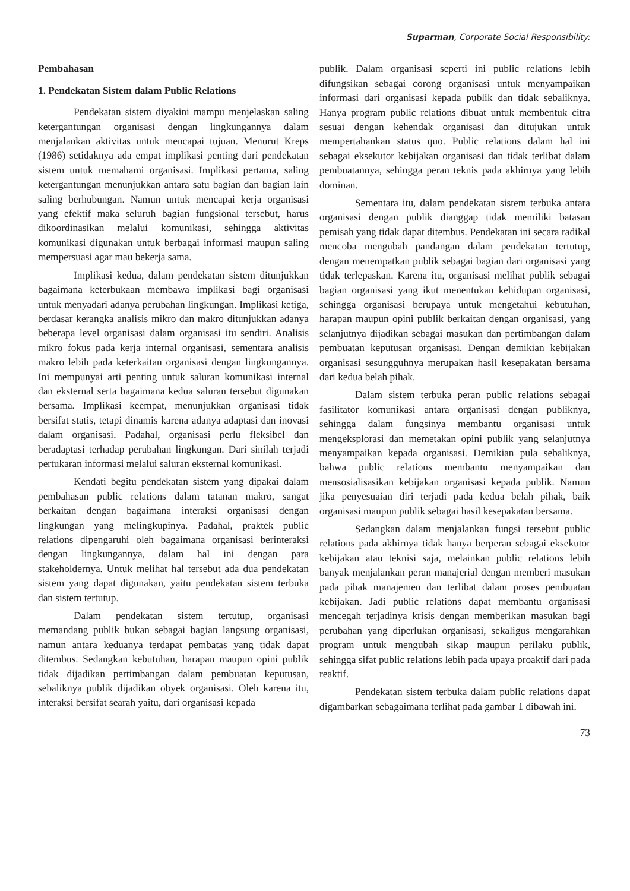Suparman, Corporate Social Responsibility:
Pembahasan
1. Pendekatan Sistem dalam Public Relations
Pendekatan sistem diyakini mampu menjelaskan saling ketergantungan organisasi dengan lingkungannya dalam menjalankan aktivitas untuk mencapai tujuan. Menurut Kreps (1986) setidaknya ada empat implikasi penting dari pendekatan sistem untuk memahami organisasi. Implikasi pertama, saling ketergantungan menunjukkan antara satu bagian dan bagian lain saling berhubungan. Namun untuk mencapai kerja organisasi yang efektif maka seluruh bagian fungsional tersebut, harus dikoordinasikan melalui komunikasi, sehingga aktivitas komunikasi digunakan untuk berbagai informasi maupun saling mempersuasi agar mau bekerja sama.
Implikasi kedua, dalam pendekatan sistem ditunjukkan bagaimana keterbukaan membawa implikasi bagi organisasi untuk menyadari adanya perubahan lingkungan. Implikasi ketiga, berdasar kerangka analisis mikro dan makro ditunjukkan adanya beberapa level organisasi dalam organisasi itu sendiri. Analisis mikro fokus pada kerja internal organisasi, sementara analisis makro lebih pada keterkaitan organisasi dengan lingkungannya. Ini mempunyai arti penting untuk saluran komunikasi internal dan eksternal serta bagaimana kedua saluran tersebut digunakan bersama. Implikasi keempat, menunjukkan organisasi tidak bersifat statis, tetapi dinamis karena adanya adaptasi dan inovasi dalam organisasi. Padahal, organisasi perlu fleksibel dan beradaptasi terhadap perubahan lingkungan. Dari sinilah terjadi pertukaran informasi melalui saluran eksternal komunikasi.
Kendati begitu pendekatan sistem yang dipakai dalam pembahasan public relations dalam tatanan makro, sangat berkaitan dengan bagaimana interaksi organisasi dengan lingkungan yang melingkupinya. Padahal, praktek public relations dipengaruhi oleh bagaimana organisasi berinteraksi dengan lingkungannya, dalam hal ini dengan para stakeholdernya. Untuk melihat hal tersebut ada dua pendekatan sistem yang dapat digunakan, yaitu pendekatan sistem terbuka dan sistem tertutup.
Dalam pendekatan sistem tertutup, organisasi memandang publik bukan sebagai bagian langsung organisasi, namun antara keduanya terdapat pembatas yang tidak dapat ditembus. Sedangkan kebutuhan, harapan maupun opini publik tidak dijadikan pertimbangan dalam pembuatan keputusan, sebaliknya publik dijadikan obyek organisasi. Oleh karena itu, interaksi bersifat searah yaitu, dari organisasi kepada
publik. Dalam organisasi seperti ini public relations lebih difungsikan sebagai corong organisasi untuk menyampaikan informasi dari organisasi kepada publik dan tidak sebaliknya. Hanya program public relations dibuat untuk membentuk citra sesuai dengan kehendak organisasi dan ditujukan untuk mempertahankan status quo. Public relations dalam hal ini sebagai eksekutor kebijakan organisasi dan tidak terlibat dalam pembuatannya, sehingga peran teknis pada akhirnya yang lebih dominan.
Sementara itu, dalam pendekatan sistem terbuka antara organisasi dengan publik dianggap tidak memiliki batasan pemisah yang tidak dapat ditembus. Pendekatan ini secara radikal mencoba mengubah pandangan dalam pendekatan tertutup, dengan menempatkan publik sebagai bagian dari organisasi yang tidak terlepaskan. Karena itu, organisasi melihat publik sebagai bagian organisasi yang ikut menentukan kehidupan organisasi, sehingga organisasi berupaya untuk mengetahui kebutuhan, harapan maupun opini publik berkaitan dengan organisasi, yang selanjutnya dijadikan sebagai masukan dan pertimbangan dalam pembuatan keputusan organisasi. Dengan demikian kebijakan organisasi sesungguhnya merupakan hasil kesepakatan bersama dari kedua belah pihak.
Dalam sistem terbuka peran public relations sebagai fasilitator komunikasi antara organisasi dengan publiknya, sehingga dalam fungsinya membantu organisasi untuk mengeksplorasi dan memetakan opini publik yang selanjutnya menyampaikan kepada organisasi. Demikian pula sebaliknya, bahwa public relations membantu menyampaikan dan mensosialisasikan kebijakan organisasi kepada publik. Namun jika penyesuaian diri terjadi pada kedua belah pihak, baik organisasi maupun publik sebagai hasil kesepakatan bersama.
Sedangkan dalam menjalankan fungsi tersebut public relations pada akhirnya tidak hanya berperan sebagai eksekutor kebijakan atau teknisi saja, melainkan public relations lebih banyak menjalankan peran manajerial dengan memberi masukan pada pihak manajemen dan terlibat dalam proses pembuatan kebijakan. Jadi public relations dapat membantu organisasi mencegah terjadinya krisis dengan memberikan masukan bagi perubahan yang diperlukan organisasi, sekaligus mengarahkan program untuk mengubah sikap maupun perilaku publik, sehingga sifat public relations lebih pada upaya proaktif dari pada reaktif.
Pendekatan sistem terbuka dalam public relations dapat digambarkan sebagaimana terlihat pada gambar 1 dibawah ini.
73